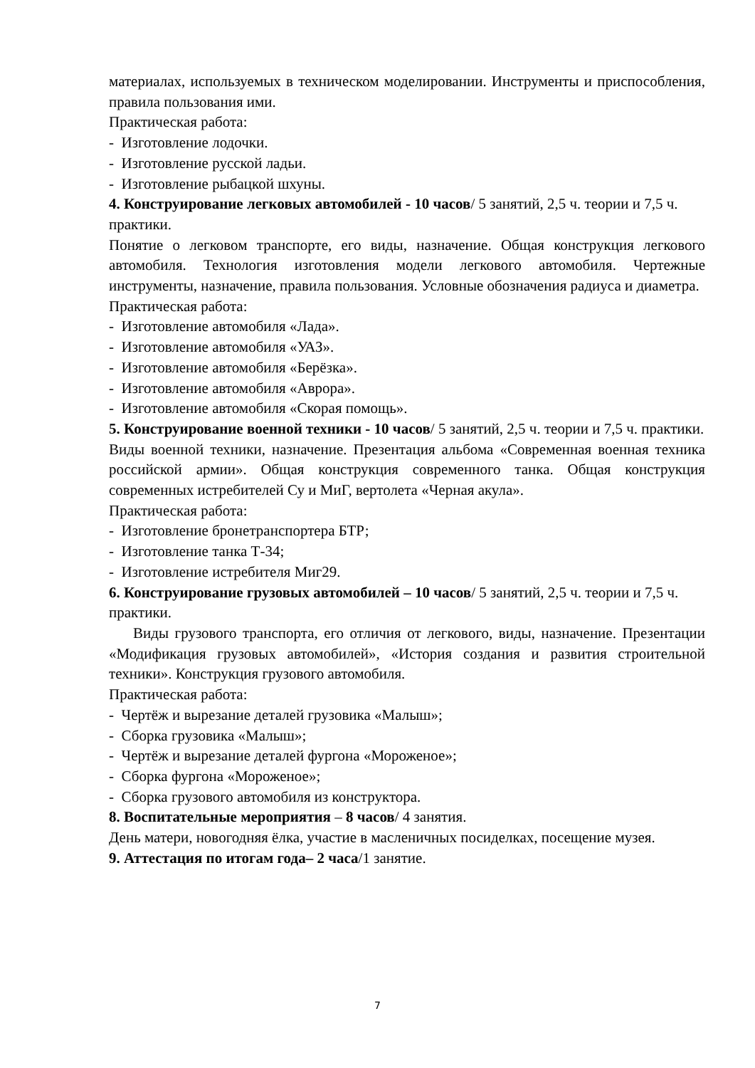материалах, используемых в техническом моделировании. Инструменты и приспособления, правила пользования ими.
Практическая работа:
- Изготовление лодочки.
- Изготовление русской ладьи.
- Изготовление рыбацкой шхуны.
4. Конструирование легковых автомобилей - 10 часов/ 5 занятий, 2,5 ч. теории и 7,5 ч. практики.
Понятие о легковом транспорте, его виды, назначение. Общая конструкция легкового автомобиля. Технология изготовления модели легкового автомобиля. Чертежные инструменты, назначение, правила пользования. Условные обозначения радиуса и диаметра.
Практическая работа:
- Изготовление автомобиля «Лада».
- Изготовление автомобиля «УАЗ».
- Изготовление автомобиля «Берёзка».
- Изготовление автомобиля «Аврора».
- Изготовление автомобиля «Скорая помощь».
5. Конструирование военной техники - 10 часов/ 5 занятий, 2,5 ч. теории и 7,5 ч. практики.
Виды военной техники, назначение. Презентация альбома «Современная военная техника российской армии». Общая конструкция современного танка. Общая конструкция современных истребителей Су и МиГ, вертолета «Черная акула».
Практическая работа:
- Изготовление бронетранспортера БТР;
- Изготовление танка Т-34;
- Изготовление истребителя Миг29.
6. Конструирование грузовых автомобилей – 10 часов/ 5 занятий, 2,5 ч. теории и 7,5 ч. практики.
Виды грузового транспорта, его отличия от легкового, виды, назначение. Презентации «Модификация грузовых автомобилей», «История создания и развития строительной техники». Конструкция грузового автомобиля.
Практическая работа:
- Чертёж и вырезание деталей грузовика «Малыш»;
- Сборка грузовика «Малыш»;
- Чертёж и вырезание деталей фургона «Мороженое»;
- Сборка фургона «Мороженое»;
- Сборка грузового автомобиля из конструктора.
8. Воспитательные мероприятия – 8 часов/ 4 занятия.
День матери, новогодняя ёлка, участие в масленичных посиделках, посещение музея.
9. Аттестация по итогам года– 2 часа/1 занятие.
7